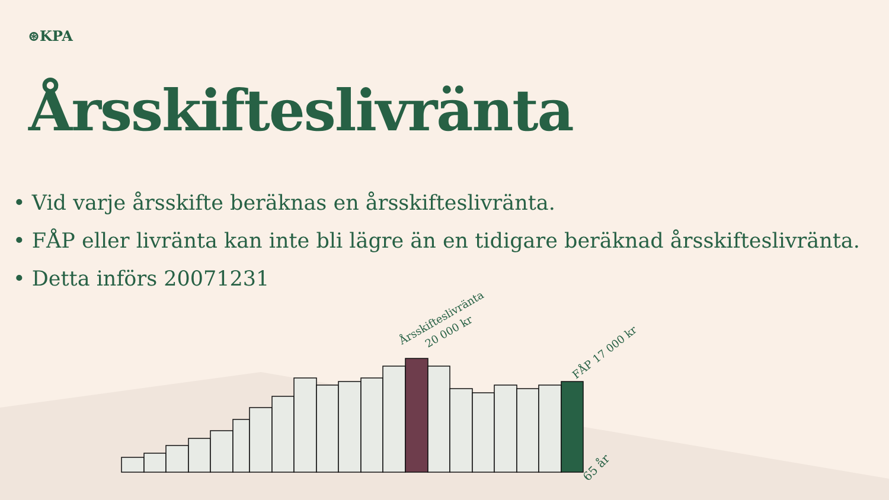Årsskifteslivränta
20 000 kr
FÅP 17 000 kr
65 år
⊛KPA
Årsskifteslivränta
• Vid varje årsskifte beräknas en årsskifteslivränta.
• FÅP eller livränta kan inte bli lägre än en tidigare beräknad årsskifteslivränta.
• Detta införs 20071231